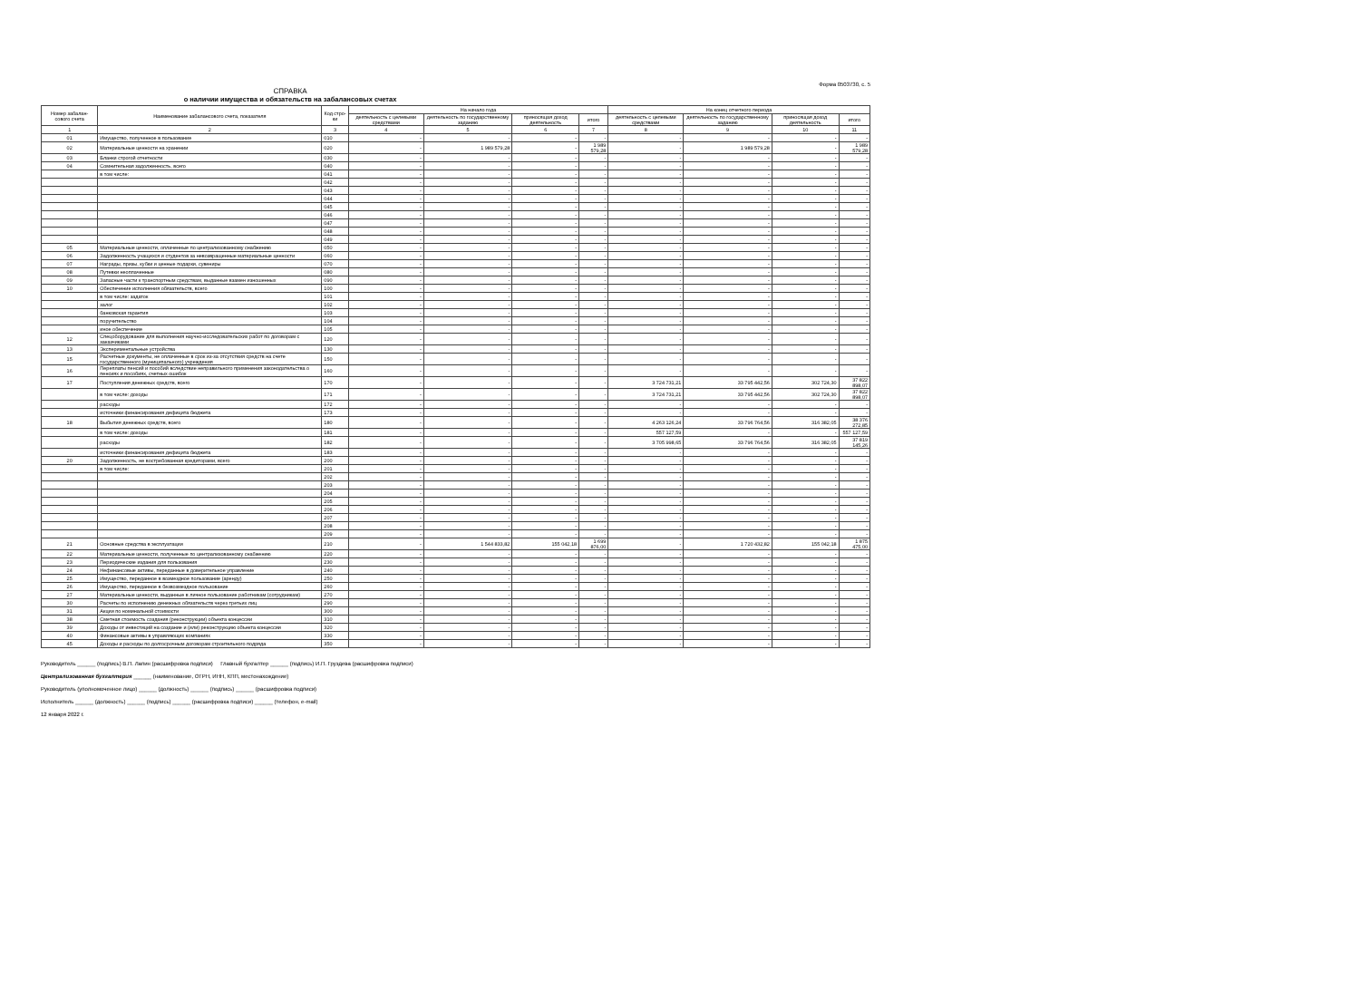Форма 0503730, с. 5
СПРАВКА
о наличии имущества и обязательств на забалансовых счетах
| Номер забалан-сового счета | Наименование забалансового счета, показателя | Код стро-ки | На начало года | | | | На конец отчетного периода | | | |
| --- | --- | --- | --- | --- | --- | --- | --- | --- | --- | --- |
| | | | деятельность с целевыми средствами | деятельность по государственному заданию | приносящая доход деятельность | итого | деятельность с целевыми средствами | деятельность по государственному заданию | приносящая доход деятельность | итого |
| 1 | 2 | 3 | 4 | 5 | 6 | 7 | 8 | 9 | 10 | 11 |
| 01 | Имущество, полученное в пользование | 010 | - | - | - | - | - | - | - | - |
| 02 | Материальные ценности на хранении | 020 | - | 1 989 579,28 | - | 1 989 579,28 | - | 1 989 579,28 | - | 1 989 579,28 |
| 03 | Бланки строгой отчетности | 030 | - | - | - | - | - | - | - | - |
| 04 | Сомнительная задолженность, всего | 040 | - | - | - | - | - | - | - | - |
| | в том числе: | 041 | - | - | - | - | - | - | - | - |
| | | 042 | - | - | - | - | - | - | - | - |
| | | 043 | - | - | - | - | - | - | - | - |
| | | 044 | - | - | - | - | - | - | - | - |
| | | 045 | - | - | - | - | - | - | - | - |
| | | 046 | - | - | - | - | - | - | - | - |
| | | 047 | - | - | - | - | - | - | - | - |
| | | 048 | - | - | - | - | - | - | - | - |
| | | 049 | - | - | - | - | - | - | - | - |
| 05 | Материальные ценности, оплаченные по централизованному снабжению | 050 | - | - | - | - | - | - | - | - |
| 06 | Задолженность учащихся и студентов за невозвращенные материальные ценности | 060 | - | - | - | - | - | - | - | - |
| 07 | Награды, призы, кубки и ценные подарки, сувениры | 070 | - | - | - | - | - | - | - | - |
| 08 | Путевки неоплаченные | 080 | - | - | - | - | - | - | - | - |
| 09 | Запасные части к транспортным средствам, выданные взамен изношенных | 090 | - | - | - | - | - | - | - | - |
| 10 | Обеспечение исполнения обязательств, всего | 100 | - | - | - | - | - | - | - | - |
| | в том числе: задаток | 101 | - | - | - | - | - | - | - | - |
| | залог | 102 | - | - | - | - | - | - | - | - |
| | банковская гарантия | 103 | - | - | - | - | - | - | - | - |
| | поручительство | 104 | - | - | - | - | - | - | - | - |
| | иное обеспечение | 105 | - | - | - | - | - | - | - | - |
| 12 | Спецоборудование для выполнения научно-исследовательских работ по договорам с заказчиками | 120 | - | - | - | - | - | - | - | - |
| 13 | Экспериментальные устройства | 130 | - | - | - | - | - | - | - | - |
| 15 | Расчетные документы, не оплаченные в срок из-за отсутствия средств на счете государственного (муниципального) учреждения | 150 | - | - | - | - | - | - | - | - |
| 16 | Переплаты пенсий и пособий вследствие неправильного применения законодательства о пенсиях и пособиях, счетных ошибок | 160 | - | - | - | - | - | - | - | - |
| 17 | Поступления денежных средств, всего | 170 | - | - | - | - | 3 724 731,21 | 33 795 442,56 | 302 724,30 | 37 822 898,07 |
| | в том числе: доходы | 171 | - | - | - | - | 3 724 731,21 | 33 795 442,56 | 302 724,30 | 37 822 898,07 |
| | расходы | 172 | - | - | - | - | - | - | - | - |
| | источники финансирования дефицита бюджета | 173 | - | - | - | - | - | - | - | - |
| 18 | Выбытия денежных средств, всего | 180 | - | - | - | - | 4 263 126,24 | 33 796 764,56 | 316 382,05 | 38 376 272,85 |
| | в том числе: доходы | 181 | - | - | - | - | 557 127,59 | - | - | 557 127,59 |
| | расходы | 182 | - | - | - | - | 3 705 998,65 | 33 796 764,56 | 316 382,05 | 37 819 145,26 |
| | источники финансирования дефицита бюджета | 183 | - | - | - | - | - | - | - | - |
| 20 | Задолженность, не востребованная кредиторами, всего | 200 | - | - | - | - | - | - | - | - |
| | в том числе: | 201 | - | - | - | - | - | - | - | - |
| | | 202 | - | - | - | - | - | - | - | - |
| | | 203 | - | - | - | - | - | - | - | - |
| | | 204 | - | - | - | - | - | - | - | - |
| | | 205 | - | - | - | - | - | - | - | - |
| | | 206 | - | - | - | - | - | - | - | - |
| | | 207 | - | - | - | - | - | - | - | - |
| | | 208 | - | - | - | - | - | - | - | - |
| | | 209 | - | - | - | - | - | - | - | - |
| 21 | Основные средства в эксплуатации | 210 | - | 1 544 833,82 | 155 042,18 | 1 699 876,00 | - | 1 720 432,82 | 155 042,18 | 1 875 475,00 |
| 22 | Материальные ценности, полученные по централизованному снабжению | 220 | - | - | - | - | - | - | - | - |
| 23 | Периодические издания для пользования | 230 | - | - | - | - | - | - | - | - |
| 24 | Нефинансовые активы, переданные в доверительное управление | 240 | - | - | - | - | - | - | - | - |
| 25 | Имущество, переданное в возмездное пользование (аренду) | 250 | - | - | - | - | - | - | - | - |
| 26 | Имущество, переданное в безвозмездное пользование | 260 | - | - | - | - | - | - | - | - |
| 27 | Материальные ценности, выданные в личное пользование работникам (сотрудникам) | 270 | - | - | - | - | - | - | - | - |
| 30 | Расчеты по исполнению денежных обязательств через третьих лиц | 290 | - | - | - | - | - | - | - | - |
| 31 | Акции по номинальной стоимости | 300 | - | - | - | - | - | - | - | - |
| 38 | Сметная стоимость создания (реконструкции) объекта концессии | 310 | - | - | - | - | - | - | - | - |
| 39 | Доходы от инвестиций на создание и (или) реконструкцию объекта концессии | 320 | - | - | - | - | - | - | - | - |
| 40 | Финансовые активы в управляющих компаниях | 330 | - | - | - | - | - | - | - | - |
| 45 | Доходы и расходы по долгосрочным договорам строительного подряда | 350 | - | - | - | - | - | - | - | - |
Руководитель ______ (подпись) В.П. Лапин (расшифровка подписи) Главный бухгалтер ______ (подпись) И.П. Груздева (расшифровка подписи)
Централизованная бухгалтерия ______ (наименование, ОГРН, ИНН, КПП, местонахождение)
Руководитель (уполномоченное лицо) ______ (должность) ______ (подпись) ______ (расшифровка подписи)
Исполнитель ______ (должность) ______ (подпись) ______ (расшифровка подписи) ______ (телефон, e-mail)
12 января 2022 г.